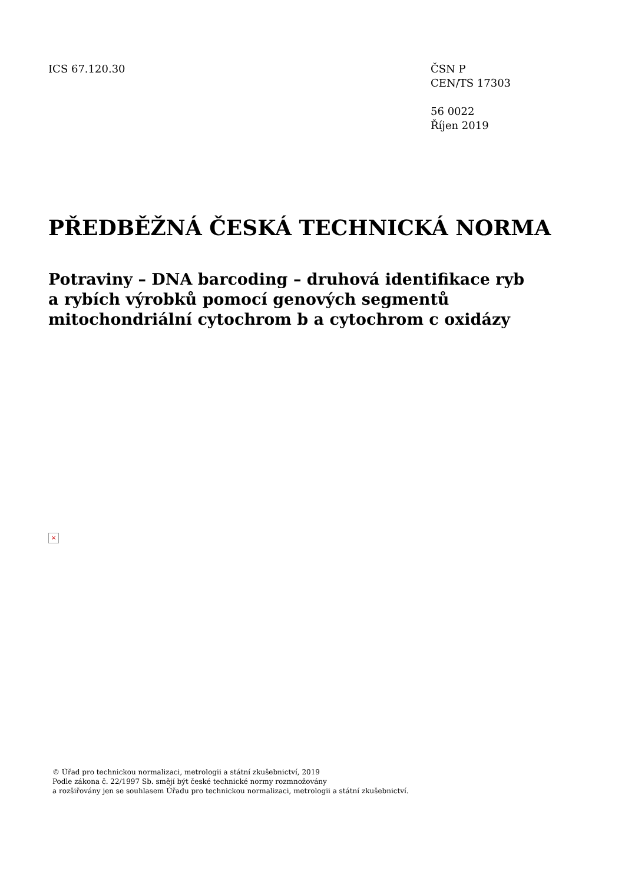ICS 67.120.30 ČSN P
CEN/TS 17303
56 0022
Říjen 2019
PŘEDBĚŽNÁ ČESKÁ TECHNICKÁ NORMA
Potraviny – DNA barcoding – druhová identifikace ryb
a rybích výrobků pomocí genových segmentů
mitochondriální cytochrom b a cytochrom c oxidázy
×
© Úřad pro technickou normalizaci, metrologii a státní zkušebnictví, 2019
Podle zákona č. 22/1997 Sb. smějí být české technické normy rozmnožovány
a rozšiřovány jen se souhlasem Úřadu pro technickou normalizaci, metrologii a státní zkušebnictví.